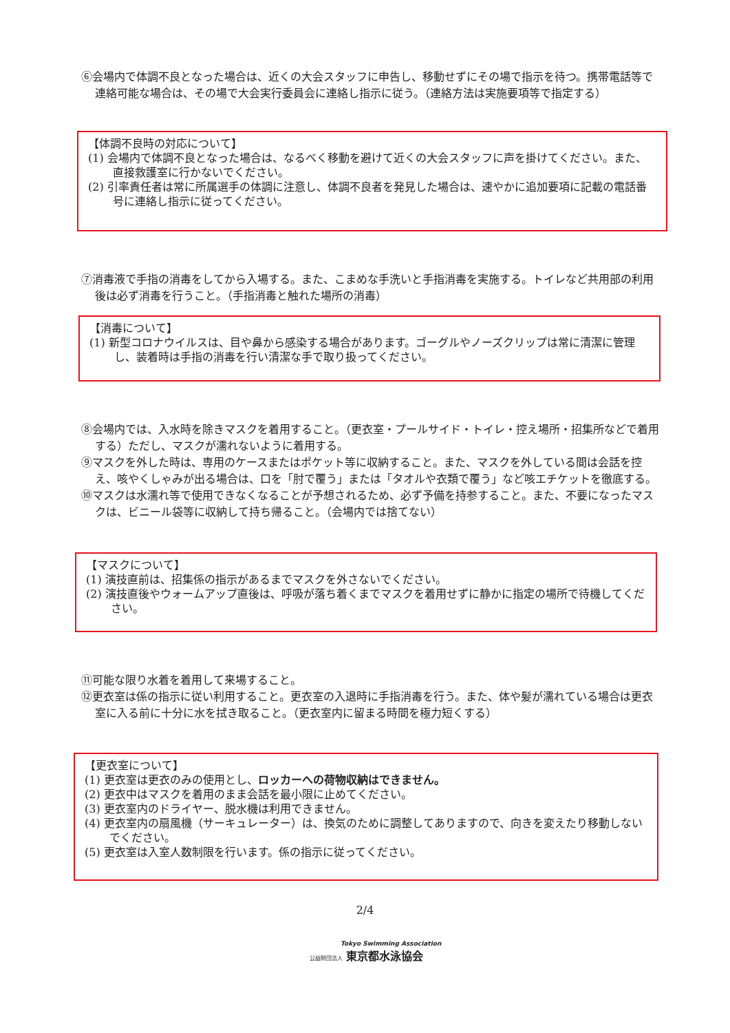⑥会場内で体調不良となった場合は、近くの大会スタッフに申告し、移動せずにその場で指示を待つ。携帯電話等で連絡可能な場合は、その場で大会実行委員会に連絡し指示に従う。（連絡方法は実施要項等で指定する）
【体調不良時の対応について】
(1) 会場内で体調不良となった場合は、なるべく移動を避けて近くの大会スタッフに声を掛けてください。また、直接救護室に行かないでください。
(2) 引率責任者は常に所属選手の体調に注意し、体調不良者を発見した場合は、速やかに追加要項に記載の電話番号に連絡し指示に従ってください。
⑦消毒液で手指の消毒をしてから入場する。また、こまめな手洗いと手指消毒を実施する。トイレなど共用部の利用後は必ず消毒を行うこと。（手指消毒と触れた場所の消毒）
【消毒について】
(1) 新型コロナウイルスは、目や鼻から感染する場合があります。ゴーグルやノーズクリップは常に清潔に管理し、装着時は手指の消毒を行い清潔な手で取り扱ってください。
⑧会場内では、入水時を除きマスクを着用すること。（更衣室・プールサイド・トイレ・控え場所・招集所などで着用する）ただし、マスクが濡れないように着用する。
⑨マスクを外した時は、専用のケースまたはポケット等に収納すること。また、マスクを外している間は会話を控え、咳やくしゃみが出る場合は、口を「肘で覆う」または「タオルや衣類で覆う」など咳エチケットを徹底する。
⑩マスクは水濡れ等で使用できなくなることが予想されるため、必ず予備を持参すること。また、不要になったマスクは、ビニール袋等に収納して持ち帰ること。（会場内では捨てない）
【マスクについて】
(1) 演技直前は、招集係の指示があるまでマスクを外さないでください。
(2) 演技直後やウォームアップ直後は、呼吸が落ち着くまでマスクを着用せずに静かに指定の場所で待機してください。
⑪可能な限り水着を着用して来場すること。
⑫更衣室は係の指示に従い利用すること。更衣室の入退時に手指消毒を行う。また、体や髪が濡れている場合は更衣室に入る前に十分に水を拭き取ること。（更衣室内に留まる時間を極力短くする）
【更衣室について】
(1) 更衣室は更衣のみの使用とし、ロッカーへの荷物収納はできません。
(2) 更衣中はマスクを着用のまま会話を最小限に止めてください。
(3) 更衣室内のドライヤー、脱水機は利用できません。
(4) 更衣室内の扇風機（サーキュレーター）は、換気のために調整してありますので、向きを変えたり移動しないでください。
(5) 更衣室は入室人数制限を行います。係の指示に従ってください。
2/4
Tokyo Swimming Association
公益財団法人 東京都水泳協会